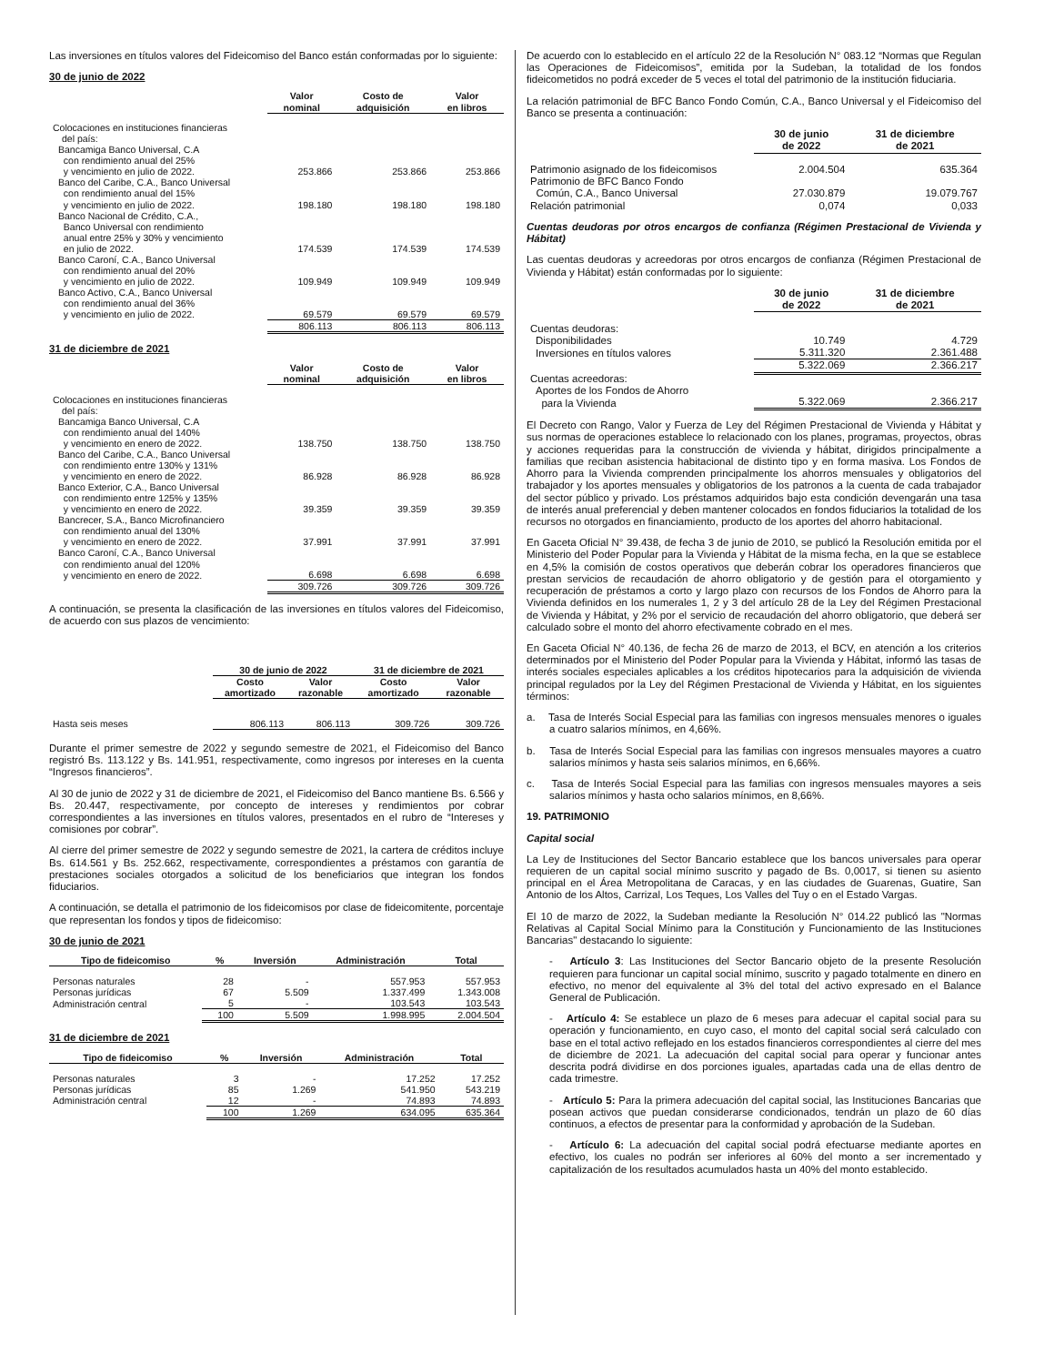Las inversiones en títulos valores del Fideicomiso del Banco están conformadas por lo siguiente:
30 de junio de 2022
| | Valor nominal | Costo de adquisición | Valor en libros |
| --- | --- | --- | --- |
| Colocaciones en instituciones financieras del país: | | | |
| Bancamiga Banco Universal, C.A con rendimiento anual del 25% y vencimiento en julio de 2022. | 253.866 | 253.866 | 253.866 |
| Banco del Caribe, C.A., Banco Universal con rendimiento anual del 15% y vencimiento en julio de 2022. | 198.180 | 198.180 | 198.180 |
| Banco Nacional de Crédito, C.A., Banco Universal con rendimiento anual entre 25% y 30% y vencimiento en julio de 2022. | 174.539 | 174.539 | 174.539 |
| Banco Caroní, C.A., Banco Universal con rendimiento anual del 20% y vencimiento en julio de 2022. | 109.949 | 109.949 | 109.949 |
| Banco Activo, C.A., Banco Universal con rendimiento anual del 36% y vencimiento en julio de 2022. | 69.579 | 69.579 | 69.579 |
| | 806.113 | 806.113 | 806.113 |
31 de diciembre de 2021
| | Valor nominal | Costo de adquisición | Valor en libros |
| --- | --- | --- | --- |
| Colocaciones en instituciones financieras del país: | | | |
| Bancamiga Banco Universal, C.A con rendimiento anual del 140% y vencimiento en enero de 2022. | 138.750 | 138.750 | 138.750 |
| Banco del Caribe, C.A., Banco Universal con rendimiento entre 130% y 131% y vencimiento en enero de 2022. | 86.928 | 86.928 | 86.928 |
| Banco Exterior, C.A., Banco Universal con rendimiento entre 125% y 135% y vencimiento en enero de 2022. | 39.359 | 39.359 | 39.359 |
| Bancrecer, S.A., Banco Microfinanciero con rendimiento anual del 130% y vencimiento en enero de 2022. | 37.991 | 37.991 | 37.991 |
| Banco Caroní, C.A., Banco Universal con rendimiento anual del 120% y vencimiento en enero de 2022. | 6.698 | 6.698 | 6.698 |
| | 309.726 | 309.726 | 309.726 |
A continuación, se presenta la clasificación de las inversiones en títulos valores del Fideicomiso, de acuerdo con sus plazos de vencimiento:
| | 30 de junio de 2022 | | 31 de diciembre de 2021 | |
| --- | --- | --- | --- | --- |
| | Costo amortizado | Valor razonable | Costo amortizado | Valor razonable |
| Hasta seis meses | 806.113 | 806.113 | 309.726 | 309.726 |
Durante el primer semestre de 2022 y segundo semestre de 2021, el Fideicomiso del Banco registró Bs. 113.122 y Bs. 141.951, respectivamente, como ingresos por intereses en la cuenta “Ingresos financieros”.
Al 30 de junio de 2022 y 31 de diciembre de 2021, el Fideicomiso del Banco mantiene Bs. 6.566 y Bs. 20.447, respectivamente, por concepto de intereses y rendimientos por cobrar correspondientes a las inversiones en títulos valores, presentados en el rubro de “Intereses y comisiones por cobrar”.
Al cierre del primer semestre de 2022 y segundo semestre de 2021, la cartera de créditos incluye Bs. 614.561 y Bs. 252.662, respectivamente, correspondientes a préstamos con garantía de prestaciones sociales otorgados a solicitud de los beneficiarios que integran los fondos fiduciarios.
A continuación, se detalla el patrimonio de los fideicomisos por clase de fideicomitente, porcentaje que representan los fondos y tipos de fideicomiso:
30 de junio de 2021
| Tipo de fideicomiso | % | Inversión | Administración | Total |
| --- | --- | --- | --- | --- |
| Personas naturales | 28 | - | 557.953 | 557.953 |
| Personas jurídicas | 67 | 5.509 | 1.337.499 | 1.343.008 |
| Administración central | 5 | - | 103.543 | 103.543 |
| | 100 | 5.509 | 1.998.995 | 2.004.504 |
31 de diciembre de 2021
| Tipo de fideicomiso | % | Inversión | Administración | Total |
| --- | --- | --- | --- | --- |
| Personas naturales | 3 | - | 17.252 | 17.252 |
| Personas jurídicas | 85 | 1.269 | 541.950 | 543.219 |
| Administración central | 12 | - | 74.893 | 74.893 |
| | 100 | 1.269 | 634.095 | 635.364 |
De acuerdo con lo establecido en el artículo 22 de la Resolución N° 083.12 “Normas que Regulan las Operaciones de Fideicomisos”, emitida por la Sudeban, la totalidad de los fondos fideicometidos no podrá exceder de 5 veces el total del patrimonio de la institución fiduciaria.
La relación patrimonial de BFC Banco Fondo Común, C.A., Banco Universal y el Fideicomiso del Banco se presenta a continuación:
| | 30 de junio de 2022 | 31 de diciembre de 2021 |
| --- | --- | --- |
| Patrimonio asignado de los fideicomisos | 2.004.504 | 635.364 |
| Patrimonio de BFC Banco Fondo Común, C.A., Banco Universal | 27.030.879 | 19.079.767 |
| Relación patrimonial | 0,074 | 0,033 |
Cuentas deudoras por otros encargos de confianza (Régimen Prestacional de Vivienda y Hábitat)
Las cuentas deudoras y acreedoras por otros encargos de confianza (Régimen Prestacional de Vivienda y Hábitat) están conformadas por lo siguiente:
| | 30 de junio de 2022 | 31 de diciembre de 2021 |
| --- | --- | --- |
| Cuentas deudoras: | | |
| Disponibilidades | 10.749 | 4.729 |
| Inversiones en títulos valores | 5.311.320 | 2.361.488 |
| | 5.322.069 | 2.366.217 |
| Cuentas acreedoras: | | |
| Aportes de los Fondos de Ahorro para la Vivienda | 5.322.069 | 2.366.217 |
El Decreto con Rango, Valor y Fuerza de Ley del Régimen Prestacional de Vivienda y Hábitat y sus normas de operaciones establece lo relacionado con los planes, programas, proyectos, obras y acciones requeridas para la construcción de vivienda y hábitat, dirigidos principalmente a familias que reciban asistencia habitacional de distinto tipo y en forma masiva. Los Fondos de Ahorro para la Vivienda comprenden principalmente los ahorros mensuales y obligatorios del trabajador y los aportes mensuales y obligatorios de los patronos a la cuenta de cada trabajador del sector público y privado. Los préstamos adquiridos bajo esta condición devengarán una tasa de interés anual preferencial y deben mantener colocados en fondos fiduciarios la totalidad de los recursos no otorgados en financiamiento, producto de los aportes del ahorro habitacional.
En Gaceta Oficial N° 39.438, de fecha 3 de junio de 2010, se publicó la Resolución emitida por el Ministerio del Poder Popular para la Vivienda y Hábitat de la misma fecha, en la que se establece en 4,5% la comisión de costos operativos que deberán cobrar los operadores financieros que prestan servicios de recaudación de ahorro obligatorio y de gestión para el otorgamiento y recuperación de préstamos a corto y largo plazo con recursos de los Fondos de Ahorro para la Vivienda definidos en los numerales 1, 2 y 3 del artículo 28 de la Ley del Régimen Prestacional de Vivienda y Hábitat, y 2% por el servicio de recaudación del ahorro obligatorio, que deberá ser calculado sobre el monto del ahorro efectivamente cobrado en el mes.
En Gaceta Oficial N° 40.136, de fecha 26 de marzo de 2013, el BCV, en atención a los criterios determinados por el Ministerio del Poder Popular para la Vivienda y Hábitat, informó las tasas de interés sociales especiales aplicables a los créditos hipotecarios para la adquisición de vivienda principal regulados por la Ley del Régimen Prestacional de Vivienda y Hábitat, en los siguientes términos:
a. Tasa de Interés Social Especial para las familias con ingresos mensuales menores o iguales a cuatro salarios mínimos, en 4,66%.
b. Tasa de Interés Social Especial para las familias con ingresos mensuales mayores a cuatro salarios mínimos y hasta seis salarios mínimos, en 6,66%.
c. Tasa de Interés Social Especial para las familias con ingresos mensuales mayores a seis salarios mínimos y hasta ocho salarios mínimos, en 8,66%.
19. PATRIMONIO
Capital social
La Ley de Instituciones del Sector Bancario establece que los bancos universales para operar requieren de un capital social mínimo suscrito y pagado de Bs. 0,0017, si tienen su asiento principal en el Área Metropolitana de Caracas, y en las ciudades de Guarenas, Guatire, San Antonio de los Altos, Carrizal, Los Teques, Los Valles del Tuy o en el Estado Vargas.
El 10 de marzo de 2022, la Sudeban mediante la Resolución N° 014.22 publicó las "Normas Relativas al Capital Social Mínimo para la Constitución y Funcionamiento de las Instituciones Bancarias" destacando lo siguiente:
- Artículo 3: Las Instituciones del Sector Bancario objeto de la presente Resolución requieren para funcionar un capital social mínimo, suscrito y pagado totalmente en dinero en efectivo, no menor del equivalente al 3% del total del activo expresado en el Balance General de Publicación.
- Artículo 4: Se establece un plazo de 6 meses para adecuar el capital social para su operación y funcionamiento, en cuyo caso, el monto del capital social será calculado con base en el total activo reflejado en los estados financieros correspondientes al cierre del mes de diciembre de 2021. La adecuación del capital social para operar y funcionar antes descrita podrá dividirse en dos porciones iguales, apartadas cada una de ellas dentro de cada trimestre.
- Artículo 5: Para la primera adecuación del capital social, las Instituciones Bancarias que posean activos que puedan considerarse condicionados, tendrán un plazo de 60 días continuos, a efectos de presentar para la conformidad y aprobación de la Sudeban.
- Artículo 6: La adecuación del capital social podrá efectuarse mediante aportes en efectivo, los cuales no podrán ser inferiores al 60% del monto a ser incrementado y capitalización de los resultados acumulados hasta un 40% del monto establecido.